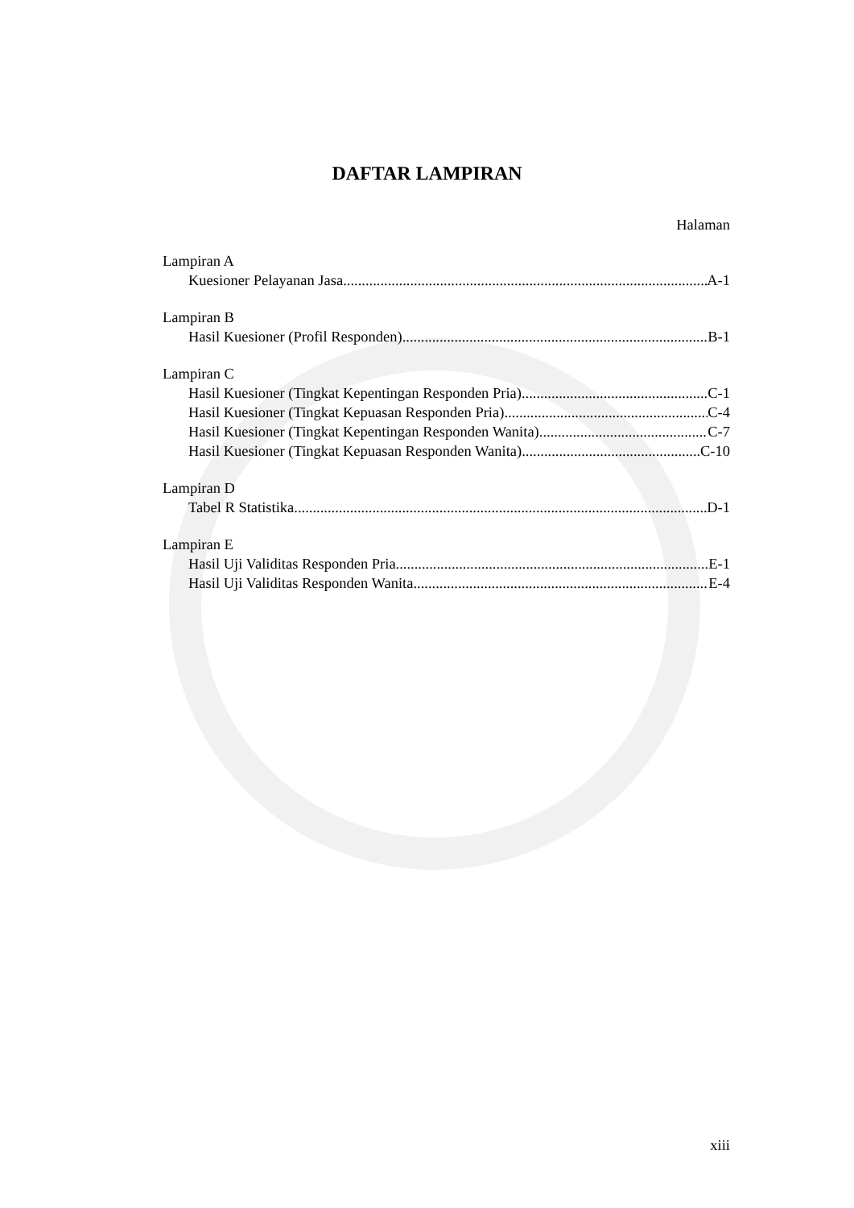DAFTAR LAMPIRAN
Halaman
Lampiran A
Kuesioner Pelayanan Jasa A-1
Lampiran B
Hasil Kuesioner (Profil Responden) B-1
Lampiran C
Hasil Kuesioner (Tingkat Kepentingan Responden Pria) C-1
Hasil Kuesioner (Tingkat Kepuasan Responden Pria) C-4
Hasil Kuesioner (Tingkat Kepentingan Responden Wanita) C-7
Hasil Kuesioner (Tingkat Kepuasan Responden Wanita) C-10
Lampiran D
Tabel R Statistika D-1
Lampiran E
Hasil Uji Validitas Responden Pria E-1
Hasil Uji Validitas Responden Wanita E-4
xiii